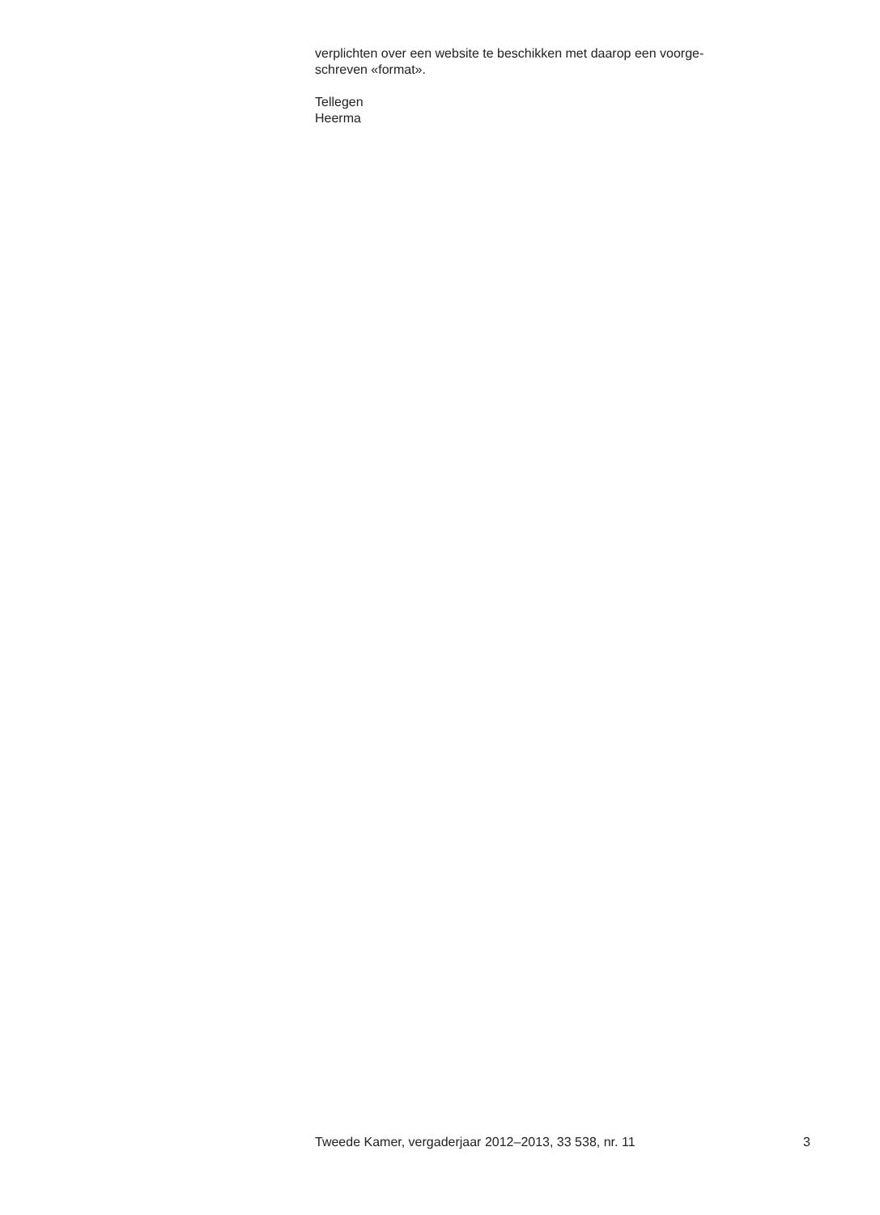verplichten over een website te beschikken met daarop een voorge-
schreven «format».
Tellegen
Heerma
Tweede Kamer, vergaderjaar 2012–2013, 33 538, nr. 11 3